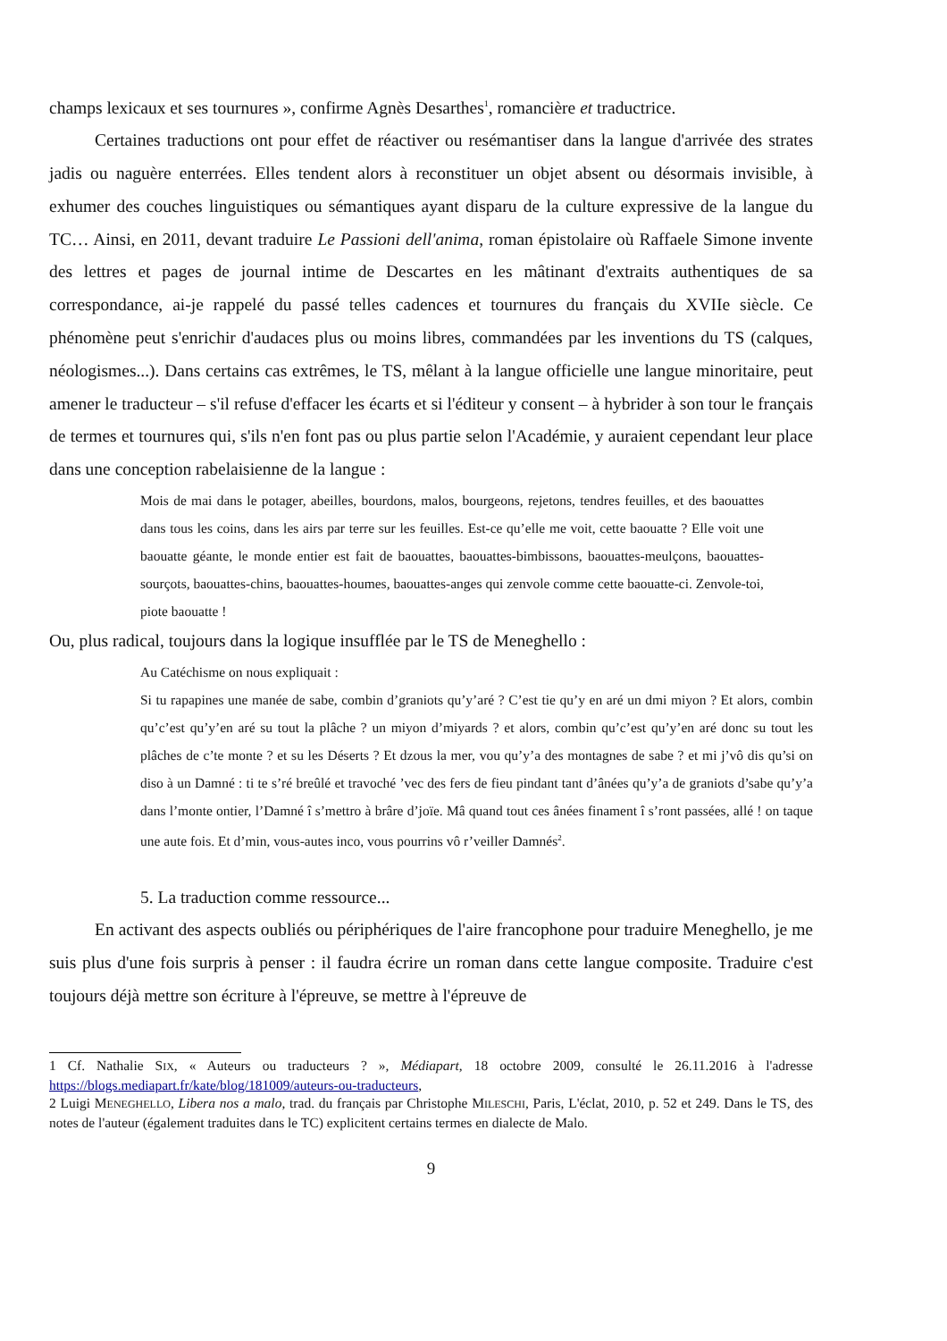champs lexicaux et ses tournures », confirme Agnès Desarthes<sup>1</sup>, romancière et traductrice.
Certaines traductions ont pour effet de réactiver ou resémantiser dans la langue d'arrivée des strates jadis ou naguère enterrées. Elles tendent alors à reconstituer un objet absent ou désormais invisible, à exhumer des couches linguistiques ou sémantiques ayant disparu de la culture expressive de la langue du TC… Ainsi, en 2011, devant traduire Le Passioni dell'anima, roman épistolaire où Raffaele Simone invente des lettres et pages de journal intime de Descartes en les mâtinant d'extraits authentiques de sa correspondance, ai-je rappelé du passé telles cadences et tournures du français du XVIIe siècle. Ce phénomène peut s'enrichir d'audaces plus ou moins libres, commandées par les inventions du TS (calques, néologismes...). Dans certains cas extrêmes, le TS, mêlant à la langue officielle une langue minoritaire, peut amener le traducteur – s'il refuse d'effacer les écarts et si l'éditeur y consent – à hybrider à son tour le français de termes et tournures qui, s'ils n'en font pas ou plus partie selon l'Académie, y auraient cependant leur place dans une conception rabelaisienne de la langue :
Mois de mai dans le potager, abeilles, bourdons, malos, bourgeons, rejetons, tendres feuilles, et des baouattes dans tous les coins, dans les airs par terre sur les feuilles. Est-ce qu’elle me voit, cette baouatte ? Elle voit une baouatte géante, le monde entier est fait de baouattes, baouattes-bimbissons, baouattes-meulçons, baouattes-sourçots, baouattes-chins, baouattes-houmes, baouattes-anges qui zenvole comme cette baouatte-ci. Zenvole-toi, piote baouatte !
Ou, plus radical, toujours dans la logique insufflée par le TS de Meneghello :
Au Catéchisme on nous expliquait :
Si tu rapapines une manée de sabe, combin d’graniots qu’y’aré ? C’est tie qu’y en aré un dmi miyon ? Et alors, combin qu’c’est qu’y’en aré su tout la plâche ? un miyon d’miyards ? et alors, combin qu’c’est qu’y’en aré donc su tout les plâches de c’te monte ? et su les Déserts ? Et dzous la mer, vou qu’y’a des montagnes de sabe ? et mi j’vô dis qu’si on diso à un Damné : ti te s’ré breûlé et travoché ’vec des fers de fieu pindant tant d’ânées qu’y’a de graniots d’sabe qu’y’a dans l’monte ontier, l’Damné î s’mettro à brâre d’joïe. Mâ quand tout ces ânées finament î s’ront passées, allé ! on taque une aute fois. Et d’min, vous-autes inco, vous pourrins vô r’veiller Damnés<sup>2</sup>.
5. La traduction comme ressource...
En activant des aspects oubliés ou périphériques de l'aire francophone pour traduire Meneghello, je me suis plus d'une fois surpris à penser : il faudra écrire un roman dans cette langue composite. Traduire c'est toujours déjà mettre son écriture à l'épreuve, se mettre à l'épreuve de
1 Cf. Nathalie SIX, « Auteurs ou traducteurs ? », Médiapart, 18 octobre 2009, consulté le 26.11.2016 à l'adresse https://blogs.mediapart.fr/kate/blog/181009/auteurs-ou-traducteurs,
2 Luigi MENEGHELLO, Libera nos a malo, trad. du français par Christophe MILESCHI, Paris, L'éclat, 2010, p. 52 et 249. Dans le TS, des notes de l'auteur (également traduites dans le TC) explicitent certains termes en dialecte de Malo.
9